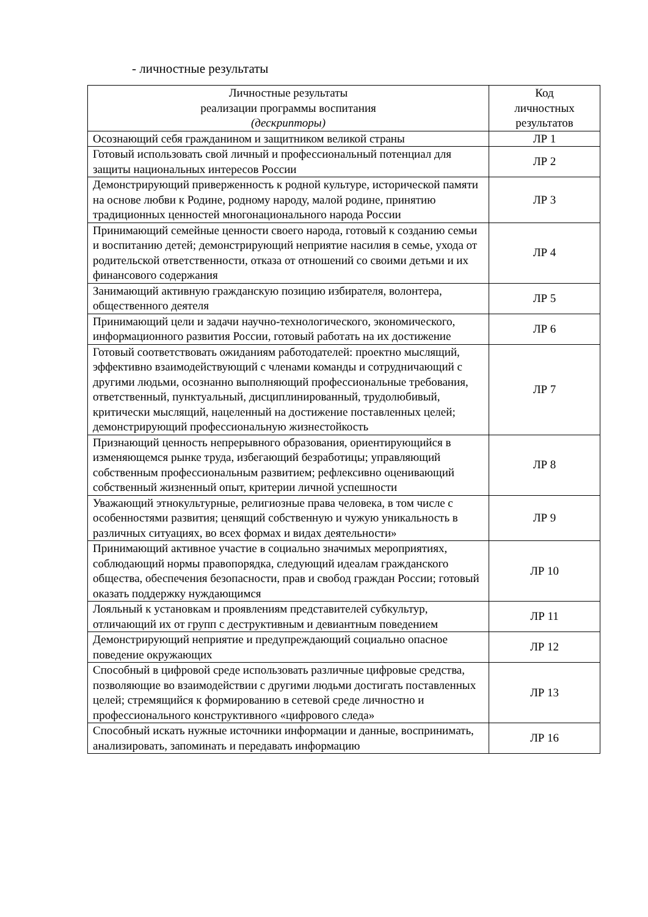- личностные результаты
| Личностные результаты реализации программы воспитания (дескрипторы) | Код личностных результатов |
| --- | --- |
| Осознающий себя гражданином и защитником великой страны | ЛР 1 |
| Готовый использовать свой личный и профессиональный потенциал для защиты национальных интересов России | ЛР 2 |
| Демонстрирующий приверженность к родной культуре, исторической памяти на основе любви к Родине, родному народу, малой родине, принятию традиционных ценностей многонационального народа России | ЛР 3 |
| Принимающий семейные ценности своего народа, готовый к созданию семьи и воспитанию детей; демонстрирующий неприятие насилия в семье, ухода от родительской ответственности, отказа от отношений со своими детьми и их финансового содержания | ЛР 4 |
| Занимающий активную гражданскую позицию избирателя, волонтера, общественного деятеля | ЛР 5 |
| Принимающий цели и задачи научно-технологического, экономического, информационного развития России, готовый работать на их достижение | ЛР 6 |
| Готовый соответствовать ожиданиям работодателей: проектно мыслящий, эффективно взаимодействующий с членами команды и сотрудничающий с другими людьми, осознанно выполняющий профессиональные требования, ответственный, пунктуальный, дисциплинированный, трудолюбивый, критически мыслящий, нацеленный на достижение поставленных целей; демонстрирующий профессиональную жизнестойкость | ЛР 7 |
| Признающий ценность непрерывного образования, ориентирующийся в изменяющемся рынке труда, избегающий безработицы; управляющий собственным профессиональным развитием; рефлексивно оценивающий собственный жизненный опыт, критерии личной успешности | ЛР 8 |
| Уважающий этнокультурные, религиозные права человека, в том числе с особенностями развития; ценящий собственную и чужую уникальность в различных ситуациях, во всех формах и видах деятельности» | ЛР 9 |
| Принимающий активное участие в социально значимых мероприятиях, соблюдающий нормы правопорядка, следующий идеалам гражданского общества, обеспечения безопасности, прав и свобод граждан России; готовый оказать поддержку нуждающимся | ЛР 10 |
| Лояльный к установкам и проявлениям представителей субкультур, отличающий их от групп с деструктивным и девиантным поведением | ЛР 11 |
| Демонстрирующий неприятие и предупреждающий социально опасное поведение окружающих | ЛР 12 |
| Способный в цифровой среде использовать различные цифровые средства, позволяющие во взаимодействии с другими людьми достигать поставленных целей; стремящийся к формированию в сетевой среде личностно и профессионального конструктивного «цифрового следа» | ЛР 13 |
| Способный искать нужные источники информации и данные, воспринимать, анализировать, запоминать и передавать информацию | ЛР 16 |